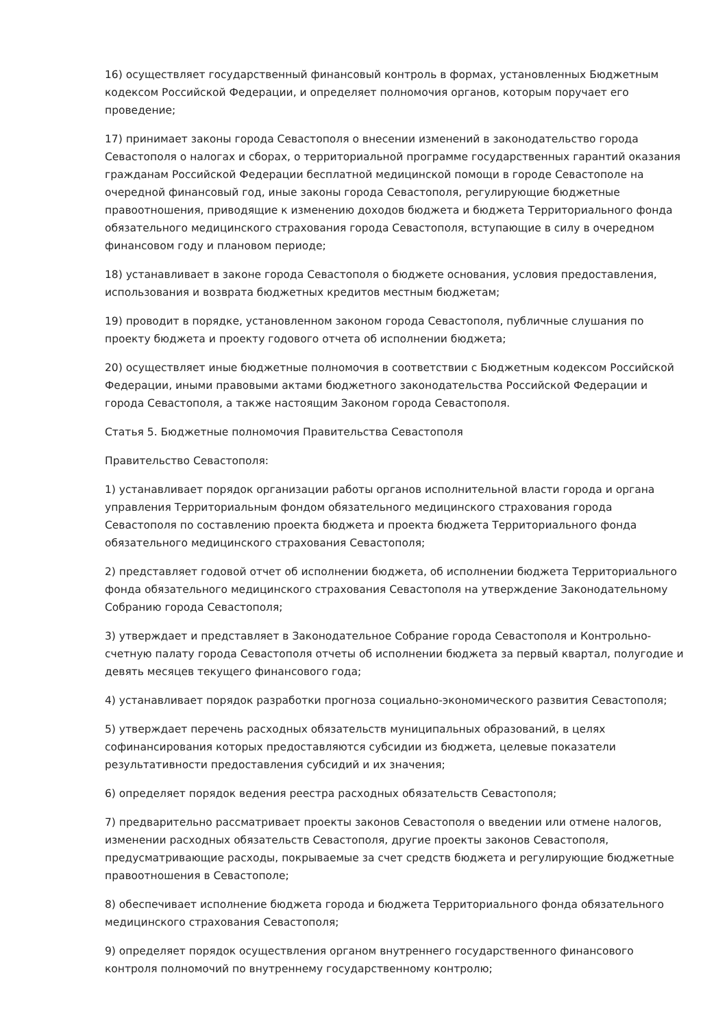16) осуществляет государственный финансовый контроль в формах, установленных Бюджетным кодексом Российской Федерации, и определяет полномочия органов, которым поручает его проведение;
17) принимает законы города Севастополя о внесении изменений в законодательство города Севастополя о налогах и сборах, о территориальной программе государственных гарантий оказания гражданам Российской Федерации бесплатной медицинской помощи в городе Севастополе на очередной финансовый год, иные законы города Севастополя, регулирующие бюджетные правоотношения, приводящие к изменению доходов бюджета и бюджета Территориального фонда обязательного медицинского страхования города Севастополя, вступающие в силу в очередном финансовом году и плановом периоде;
18) устанавливает в законе города Севастополя о бюджете основания, условия предоставления, использования и возврата бюджетных кредитов местным бюджетам;
19) проводит в порядке, установленном законом города Севастополя, публичные слушания по проекту бюджета и проекту годового отчета об исполнении бюджета;
20) осуществляет иные бюджетные полномочия в соответствии с Бюджетным кодексом Российской Федерации, иными правовыми актами бюджетного законодательства Российской Федерации и города Севастополя, а также настоящим Законом города Севастополя.
Статья 5. Бюджетные полномочия Правительства Севастополя
Правительство Севастополя:
1) устанавливает порядок организации работы органов исполнительной власти города и органа управления Территориальным фондом обязательного медицинского страхования города Севастополя по составлению проекта бюджета и проекта бюджета Территориального фонда обязательного медицинского страхования Севастополя;
2) представляет годовой отчет об исполнении бюджета, об исполнении бюджета Территориального фонда обязательного медицинского страхования Севастополя на утверждение Законодательному Собранию города Севастополя;
3) утверждает и представляет в Законодательное Собрание города Севастополя и Контрольно-счетную палату города Севастополя отчеты об исполнении бюджета за первый квартал, полугодие и девять месяцев текущего финансового года;
4) устанавливает порядок разработки прогноза социально-экономического развития Севастополя;
5) утверждает перечень расходных обязательств муниципальных образований, в целях софинансирования которых предоставляются субсидии из бюджета, целевые показатели результативности предоставления субсидий и их значения;
6) определяет порядок ведения реестра расходных обязательств Севастополя;
7) предварительно рассматривает проекты законов Севастополя о введении или отмене налогов, изменении расходных обязательств Севастополя, другие проекты законов Севастополя, предусматривающие расходы, покрываемые за счет средств бюджета и регулирующие бюджетные правоотношения в Севастополе;
8) обеспечивает исполнение бюджета города и бюджета Территориального фонда обязательного медицинского страхования Севастополя;
9) определяет порядок осуществления органом внутреннего государственного финансового контроля полномочий по внутреннему государственному контролю;